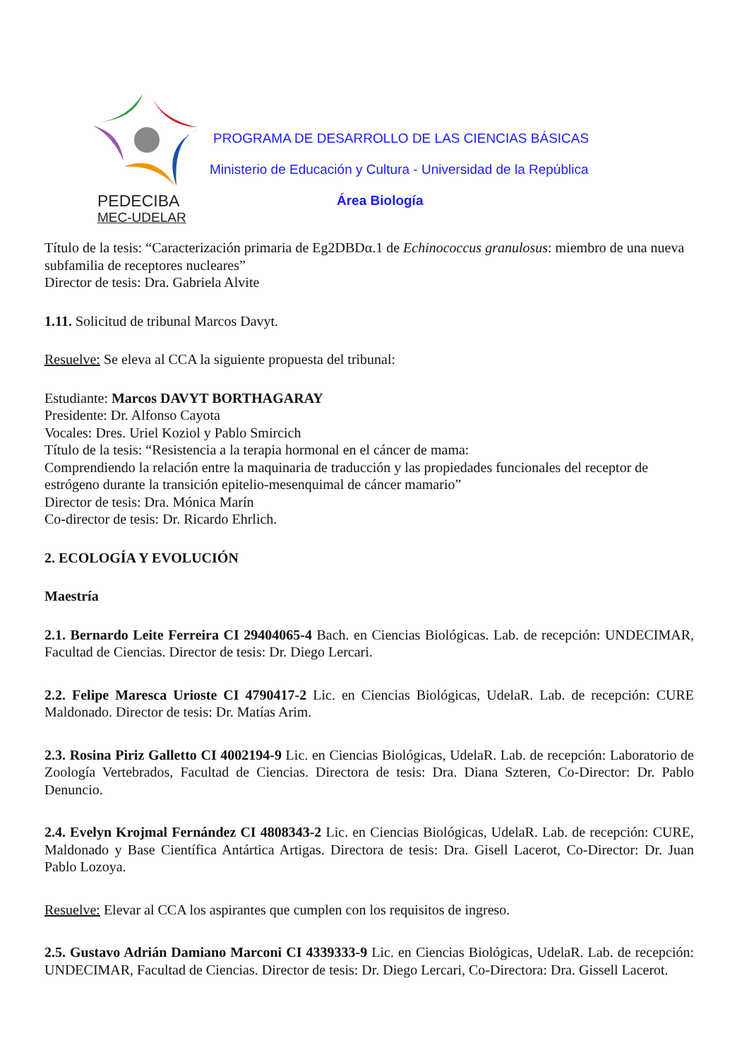PEDECIBA
MEC-UDELAR
PROGRAMA DE DESARROLLO DE LAS CIENCIAS BÁSICAS
Ministerio de Educación y Cultura - Universidad de la República
Área Biología
Título de la tesis: “Caracterización primaria de Eg2DBDα.1 de Echinococcus granulosus: miembro de una nueva subfamilia de receptores nucleares”
Director de tesis: Dra. Gabriela Alvite
1.11. Solicitud de tribunal Marcos Davyt.
Resuelve: Se eleva al CCA la siguiente propuesta del tribunal:
Estudiante: Marcos DAVYT BORTHAGARAY
Presidente: Dr. Alfonso Cayota
Vocales: Dres. Uriel Koziol y Pablo Smircich
Título de la tesis: “Resistencia a la terapia hormonal en el cáncer de mama:
Comprendiendo la relación entre la maquinaria de traducción y las propiedades funcionales del receptor de estrógeno durante la transición epitelio-mesenquimal de cáncer mamario”
Director de tesis: Dra. Mónica Marín
Co-director de tesis: Dr. Ricardo Ehrlich.
2. ECOLOGÍA Y EVOLUCIÓN
Maestría
2.1. Bernardo Leite Ferreira CI 29404065-4 Bach. en Ciencias Biológicas. Lab. de recepción: UNDECIMAR, Facultad de Ciencias. Director de tesis: Dr. Diego Lercari.
2.2. Felipe Maresca Urioste CI 4790417-2 Lic. en Ciencias Biológicas, UdelaR. Lab. de recepción: CURE Maldonado. Director de tesis: Dr. Matías Arim.
2.3. Rosina Piriz Galletto CI 4002194-9 Lic. en Ciencias Biológicas, UdelaR. Lab. de recepción: Laboratorio de Zoología Vertebrados, Facultad de Ciencias. Directora de tesis: Dra. Diana Szteren, Co-Director: Dr. Pablo Denuncio.
2.4. Evelyn Krojmal Fernández CI 4808343-2 Lic. en Ciencias Biológicas, UdelaR. Lab. de recepción: CURE, Maldonado y Base Científica Antártica Artigas. Directora de tesis: Dra. Gisell Lacerot, Co-Director: Dr. Juan Pablo Lozoya.
Resuelve: Elevar al CCA los aspirantes que cumplen con los requisitos de ingreso.
2.5. Gustavo Adrián Damiano Marconi CI 4339333-9 Lic. en Ciencias Biológicas, UdelaR. Lab. de recepción: UNDECIMAR, Facultad de Ciencias. Director de tesis: Dr. Diego Lercari, Co-Directora: Dra. Gissell Lacerot.